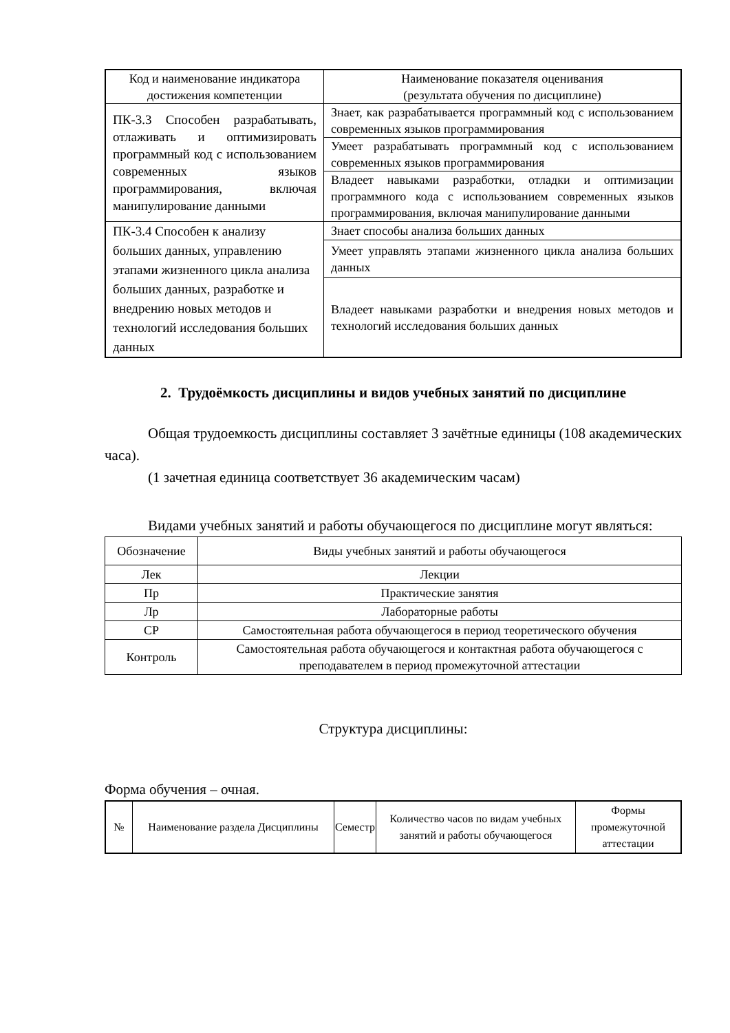| Код и наименование индикатора достижения компетенции | Наименование показателя оценивания (результата обучения по дисциплине) |
| --- | --- |
| ПК-3.3 Способен разрабатывать, отлаживать и оптимизировать программный код с использованием современных языков программирования, включая манипулирование данными | Знает, как разрабатывается программный код с использованием современных языков программирования |
| | Умеет разрабатывать программный код с использованием современных языков программирования |
| | Владеет навыками разработки, отладки и оптимизации программного кода с использованием современных языков программирования, включая манипулирование данными |
| ПК-3.4 Способен к анализу больших данных, управлению этапами жизненного цикла анализа больших данных, разработке и внедрению новых методов и технологий исследования больших данных | Знает способы анализа больших данных |
| | Умеет управлять этапами жизненного цикла анализа больших данных |
| | Владеет навыками разработки и внедрения новых методов и технологий исследования больших данных |
2. Трудоёмкость дисциплины и видов учебных занятий по дисциплине
Общая трудоемкость дисциплины составляет 3 зачётные единицы (108 академических часа).
(1 зачетная единица соответствует 36 академическим часам)
Видами учебных занятий и работы обучающегося по дисциплине могут являться:
| Обозначение | Виды учебных занятий и работы обучающегося |
| --- | --- |
| Лек | Лекции |
| Пр | Практические занятия |
| Лр | Лабораторные работы |
| СР | Самостоятельная работа обучающегося в период теоретического обучения |
| Контроль | Самостоятельная работа обучающегося и контактная работа обучающегося с преподавателем в период промежуточной аттестации |
Структура дисциплины:
Форма обучения – очная.
| № | Наименование раздела Дисциплины | Семестр | Количество часов по видам учебных занятий и работы обучающегося | Формы промежуточной аттестации |
| --- | --- | --- | --- | --- |